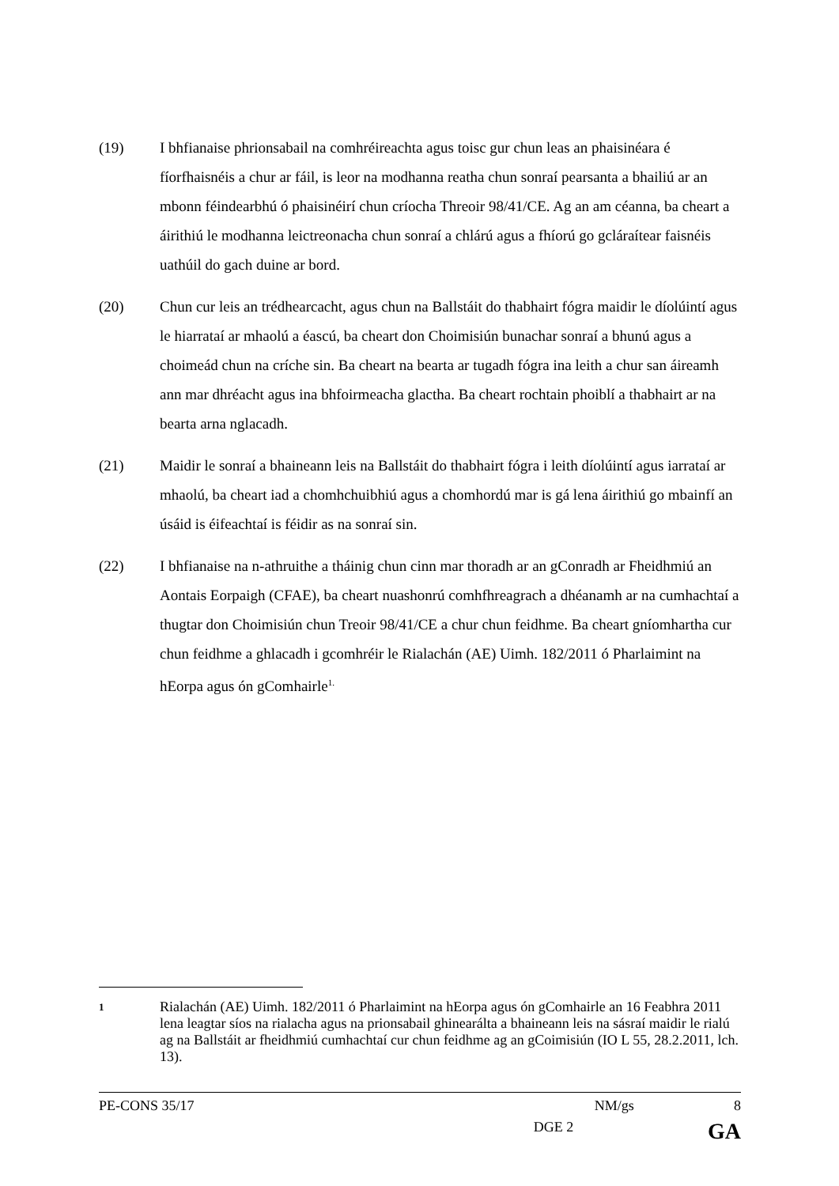(19) I bhfianaise phrionsabail na comhréireachta agus toisc gur chun leas an phaisinéara é fíorfhaisnéis a chur ar fáil, is leor na modhanna reatha chun sonraí pearsanta a bhailiú ar an mbonn féindearbhú ó phaisinéirí chun críocha Threoir 98/41/CE. Ag an am céanna, ba cheart a áirithiú le modhanna leictreonacha chun sonraí a chlárú agus a fhíorú go gcláraítear faisnéis uathúil do gach duine ar bord.
(20) Chun cur leis an trédhearcacht, agus chun na Ballstáit do thabhairt fógra maidir le díolúintí agus le hiarrataí ar mhaolú a éascú, ba cheart don Choimisiún bunachar sonraí a bhunú agus a choimeád chun na críche sin. Ba cheart na bearta ar tugadh fógra ina leith a chur san áireamh ann mar dhréacht agus ina bhfoirmeacha glactha. Ba cheart rochtain phoiblí a thabhairt ar na bearta arna nglacadh.
(21) Maidir le sonraí a bhaineann leis na Ballstáit do thabhairt fógra i leith díolúintí agus iarrataí ar mhaolú, ba cheart iad a chomhchuibhiú agus a chomhordú mar is gá lena áirithiú go mbainfí an úsáid is éifeachtaí is féidir as na sonraí sin.
(22) I bhfianaise na n-athruithe a tháinig chun cinn mar thoradh ar an gConradh ar Fheidhmiú an Aontais Eorpaigh (CFAE), ba cheart nuashonrú comhfhreagrach a dhéanamh ar na cumhachtaí a thugtar don Choimisiún chun Treoir 98/41/CE a chur chun feidhme. Ba cheart gníomhartha cur chun feidhme a ghlacadh i gcomhréir le Rialachán (AE) Uimh. 182/2011 ó Pharlaimint na hEorpa agus ón gComhairle<sup>1.</sup>
1
Rialachán (AE) Uimh. 182/2011 ó Pharlaimint na hEorpa agus ón gComhairle an 16 Feabhra 2011 lena leagtar síos na rialacha agus na prionsabail ghinearálta a bhaineann leis na sásraí maidir le rialú ag na Ballstáit ar fheidhmiú cumhachtaí cur chun feidhme ag an gCoimisiún (IO L 55, 28.2.2011, lch. 13).
PE-CONS 35/17 NM/gs 8
DGE 2 GA